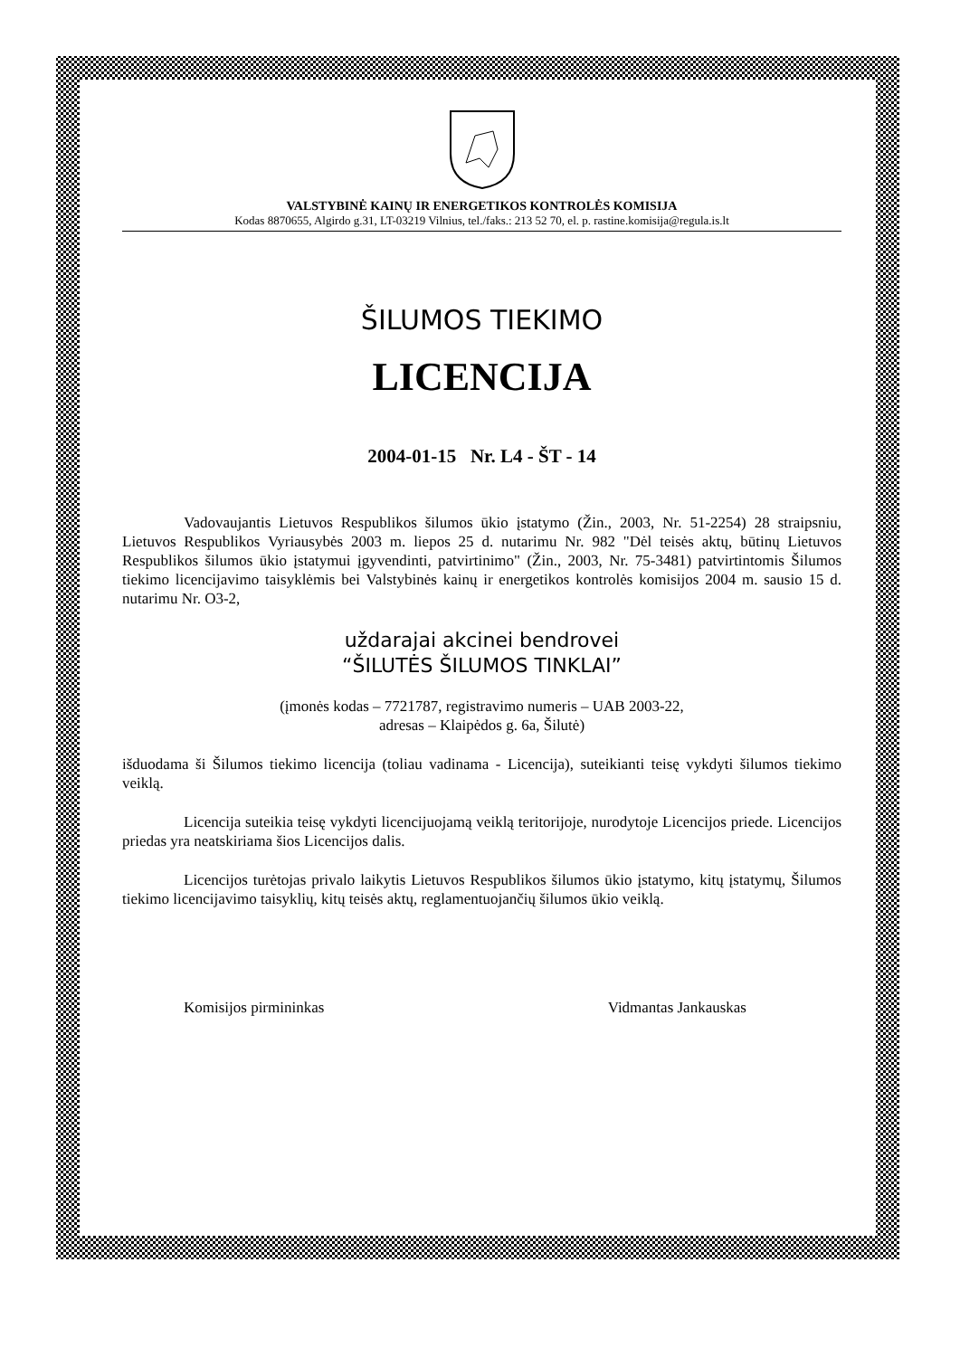VALSTYBINĖ KAINŲ IR ENERGETIKOS KONTROLĖS KOMISIJA
Kodas 8870655, Algirdo g.31, LT-03219 Vilnius, tel./faks.: 213 52 70, el. p. rastine.komisija@regula.is.lt
ŠILUMOS TIEKIMO
LICENCIJA
2004-01-15 Nr. L4 - ŠT - 14
Vadovaujantis Lietuvos Respublikos šilumos ūkio įstatymo (Žin., 2003, Nr. 51-2254) 28 straipsniu, Lietuvos Respublikos Vyriausybės 2003 m. liepos 25 d. nutarimu Nr. 982 "Dėl teisės aktų, būtinų Lietuvos Respublikos šilumos ūkio įstatymui įgyvendinti, patvirtinimo" (Žin., 2003, Nr. 75-3481) patvirtintomis Šilumos tiekimo licencijavimo taisyklėmis bei Valstybinės kainų ir energetikos kontrolės komisijos 2004 m. sausio 15 d. nutarimu Nr. O3-2,
uždarajai akcinei bendrovei
“ŠILUTĖS ŠILUMOS TINKLAI”
(įmonės kodas – 7721787, registravimo numeris – UAB 2003-22,
adresas – Klaipėdos g. 6a, Šilutė)
išduodama ši Šilumos tiekimo licencija (toliau vadinama - Licencija), suteikianti teisę vykdyti šilumos tiekimo veiklą.
Licencija suteikia teisę vykdyti licencijuojamą veiklą teritorijoje, nurodytoje Licencijos priede. Licencijos priedas yra neatskiriama šios Licencijos dalis.
Licencijos turėtojas privalo laikytis Lietuvos Respublikos šilumos ūkio įstatymo, kitų įstatymų, Šilumos tiekimo licencijavimo taisyklių, kitų teisės aktų, reglamentuojančių šilumos ūkio veiklą.
Komisijos pirmininkas Vidmantas Jankauskas